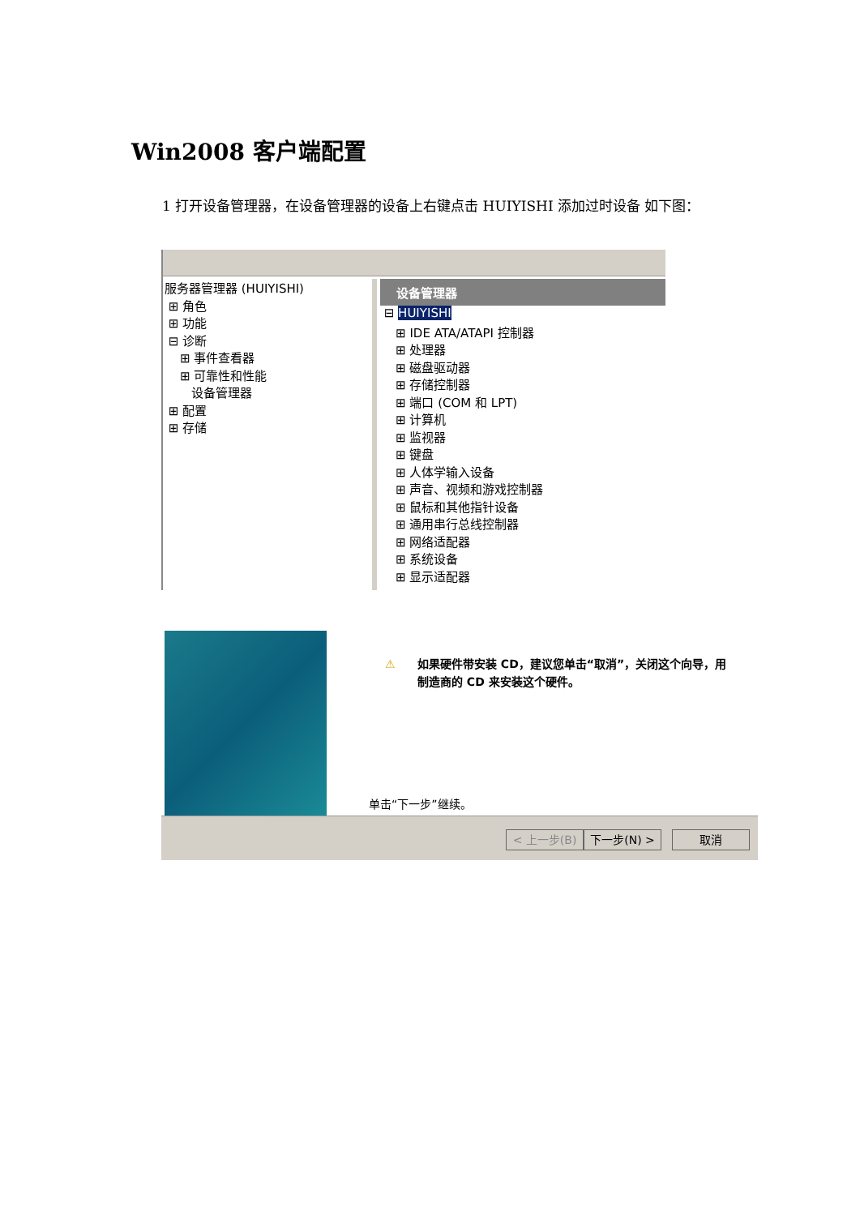Win2008 客户端配置
1 打开设备管理器，在设备管理器的设备上右键点击 HUIYISHI 添加过时设备 如下图：
服务器管理器 (HUIYISHI)
⊞ 角色
⊞ 功能
⊟ 诊断
⊞ 事件查看器
⊞ 可靠性和性能
设备管理器
⊞ 配置
⊞ 存储
设备管理器
⊟ HUIYISHI
⊞ IDE ATA/ATAPI 控制器
⊞ 处理器
⊞ 磁盘驱动器
⊞ 存储控制器
⊞ 端口 (COM 和 LPT)
⊞ 计算机
⊞ 监视器
⊞ 键盘
⊞ 人体学输入设备
⊞ 声音、视频和游戏控制器
⊞ 鼠标和其他指针设备
⊞ 通用串行总线控制器
⊞ 网络适配器
⊞ 系统设备
⊞ 显示适配器
⚠ 如果硬件带安装 CD，建议您单击“取消”，关闭这个向导，用制造商的 CD 来安装这个硬件。
单击“下一步”继续。
< 上一步(B) 下一步(N) > 取消